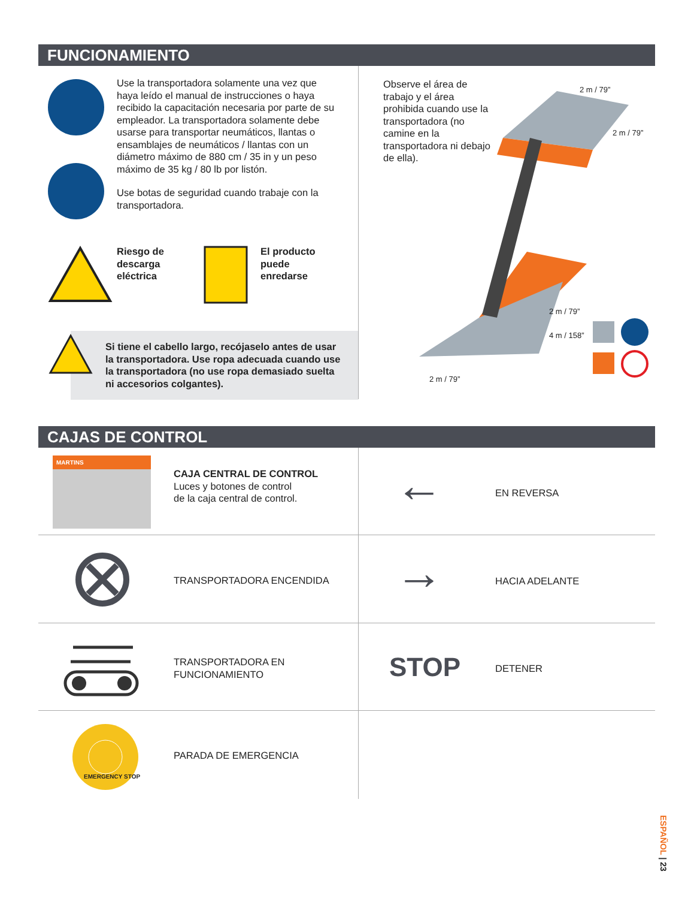FUNCIONAMIENTO
Use la transportadora solamente una vez que haya leído el manual de instrucciones o haya recibido la capacitación necesaria por parte de su empleador. La transportadora solamente debe usarse para transportar neumáticos, llantas o ensamblajes de neumáticos / llantas con un diámetro máximo de 880 cm / 35 in y un peso máximo de 35 kg / 80 lb por listón.
Use botas de seguridad cuando trabaje con la transportadora.
Riesgo de
descarga
eléctrica
El producto
puede
enredarse
Si tiene el cabello largo, recójaselo antes de usar la transportadora. Use ropa adecuada cuando use la transportadora (no use ropa demasiado suelta ni accesorios colgantes).
Observe el área de trabajo y el área prohibida cuando use la transportadora (no camine en la transportadora ni debajo de ella).
2 m / 79”
2 m / 79”
2 m / 79”
4 m / 158”
2 m / 79”
CAJAS DE CONTROL
MARTINS
CAJA CENTRAL DE CONTROL
Luces y botones de control
de la caja central de control.
← EN REVERSA
TRANSPORTADORA ENCENDIDA → HACIA ADELANTE
TRANSPORTADORA EN
FUNCIONAMIENTO
STOP DETENER
EMERGENCY STOP
PARADA DE EMERGENCIA
ESPAÑOL | 23